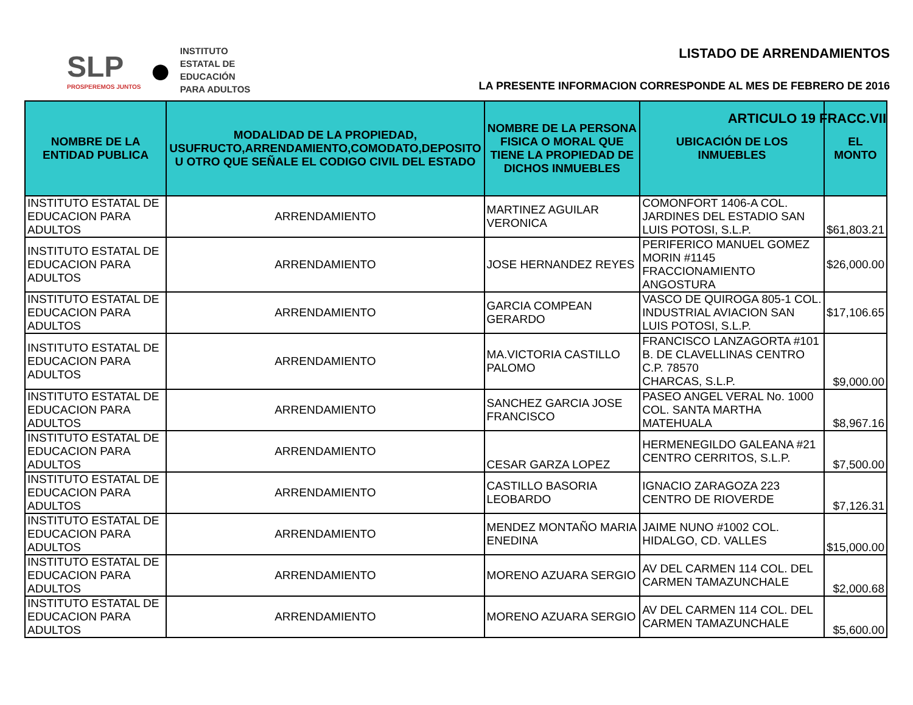SLP
PROSPEREMOS JUNTOS
●
INSTITUTO
ESTATAL DE
EDUCACIÓN
PARA ADULTOS
LISTADO DE ARRENDAMIENTOS
LA PRESENTE INFORMACION CORRESPONDE AL MES DE FEBRERO DE 2016
ARTICULO 19 FRACC.VII
| NOMBRE DE LA ENTIDAD PUBLICA | MODALIDAD DE LA PROPIEDAD, USUFRUCTO,ARRENDAMIENTO,COMODATO,DEPOSITO U OTRO QUE SEÑALE EL CODIGO CIVIL DEL ESTADO | NOMBRE DE LA PERSONA FISICA O MORAL QUE TIENE LA PROPIEDAD DE DICHOS INMUEBLES | UBICACIÓN DE LOS INMUEBLES | EL MONTO |
| --- | --- | --- | --- | --- |
| INSTITUTO ESTATAL DE EDUCACION PARA ADULTOS | ARRENDAMIENTO | MARTINEZ AGUILAR VERONICA | COMONFORT 1406-A COL. JARDINES DEL ESTADIO SAN LUIS POTOSI, S.L.P. | $61,803.21 |
| INSTITUTO ESTATAL DE EDUCACION PARA ADULTOS | ARRENDAMIENTO | JOSE HERNANDEZ REYES | PERIFERICO MANUEL GOMEZ MORIN #1145 FRACCIONAMIENTO ANGOSTURA | $26,000.00 |
| INSTITUTO ESTATAL DE EDUCACION PARA ADULTOS | ARRENDAMIENTO | GARCIA COMPEAN GERARDO | VASCO DE QUIROGA 805-1 COL. INDUSTRIAL AVIACION SAN LUIS POTOSI, S.L.P. | $17,106.65 |
| INSTITUTO ESTATAL DE EDUCACION PARA ADULTOS | ARRENDAMIENTO | MA.VICTORIA CASTILLO PALOMO | FRANCISCO LANZAGORTA #101 B. DE CLAVELLINAS CENTRO C.P. 78570 CHARCAS, S.L.P. | $9,000.00 |
| INSTITUTO ESTATAL DE EDUCACION PARA ADULTOS | ARRENDAMIENTO | SANCHEZ GARCIA JOSE FRANCISCO | PASEO ANGEL VERAL No. 1000 COL. SANTA MARTHA MATEHUALA | $8,967.16 |
| INSTITUTO ESTATAL DE EDUCACION PARA ADULTOS | ARRENDAMIENTO | CESAR GARZA LOPEZ | HERMENEGILDO GALEANA #21 CENTRO CERRITOS, S.L.P. | $7,500.00 |
| INSTITUTO ESTATAL DE EDUCACION PARA ADULTOS | ARRENDAMIENTO | CASTILLO BASORIA LEOBARDO | IGNACIO ZARAGOZA 223 CENTRO DE RIOVERDE | $7,126.31 |
| INSTITUTO ESTATAL DE EDUCACION PARA ADULTOS | ARRENDAMIENTO | MENDEZ MONTAÑO MARIA ENEDINA | JAIME NUNO #1002 COL. HIDALGO, CD. VALLES | $15,000.00 |
| INSTITUTO ESTATAL DE EDUCACION PARA ADULTOS | ARRENDAMIENTO | MORENO AZUARA SERGIO | AV DEL CARMEN 114 COL. DEL CARMEN TAMAZUNCHALE | $2,000.68 |
| INSTITUTO ESTATAL DE EDUCACION PARA ADULTOS | ARRENDAMIENTO | MORENO AZUARA SERGIO | AV DEL CARMEN 114 COL. DEL CARMEN TAMAZUNCHALE | $5,600.00 |